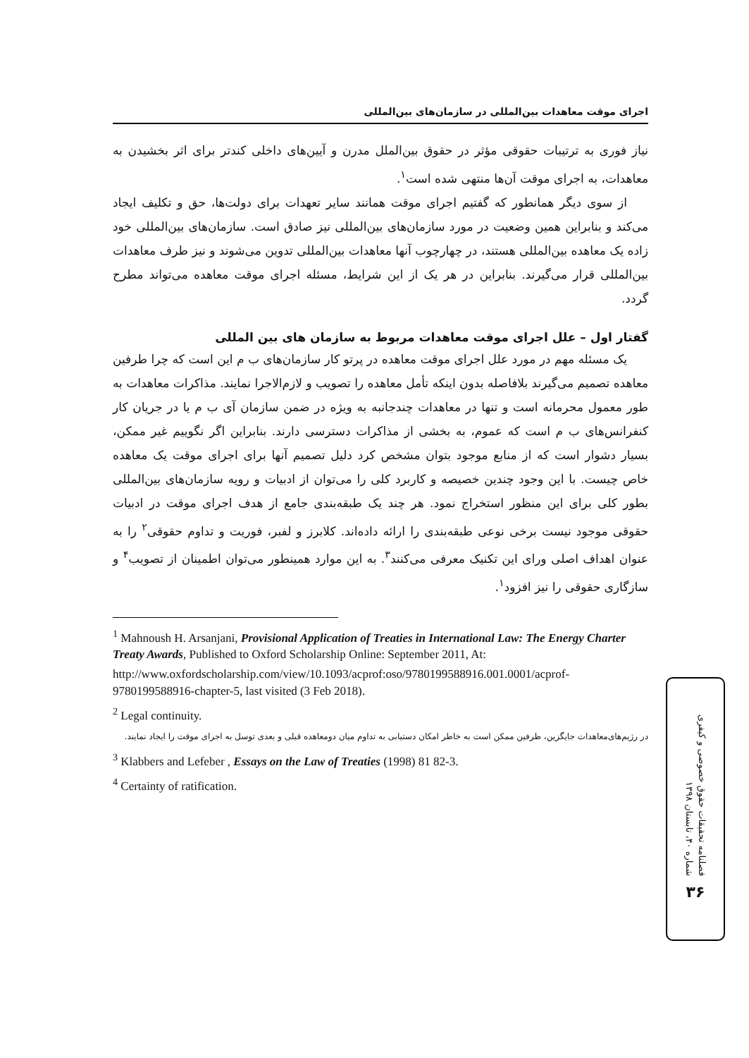اجرای موقت معاهدات بین‌المللی در سازمان‌های بین‌المللی
نیاز فوری به ترتیبات حقوقی مؤثر در حقوق بین‌الملل مدرن و آیین‌های داخلی کندتر برای اثر بخشیدن به معاهدات، به اجرای موقت آن‌ها منتهی شده است<sup>۱</sup>.
از سوی دیگر همانطور که گفتیم اجرای موقت همانند سایر تعهدات برای دولت‌ها، حق و تکلیف ایجاد می‌کند و بنابراین همین وضعیت در مورد سازمان‌های بین‌المللی نیز صادق است. سازمان‌های بین‌المللی خود زاده یک معاهده بین‌المللی هستند، در چهارچوب آنها معاهدات بین‌المللی تدوین می‌شوند و نیز طرف معاهدات بین‌المللی قرار می‌گیرند. بنابراین در هر یک از این شرایط، مسئله اجرای موقت معاهده می‌تواند مطرح گردد.
گفتار اول – علل اجرای موقت معاهدات مربوط به سازمان های بین المللی
یک مسئله مهم در مورد علل اجرای موقت معاهده در پرتو کار سازمان‌های ب م این است که چرا طرفین معاهده تصمیم می‌گیرند بلافاصله بدون اینکه تأمل معاهده را تصویب و لازم‌الاجرا نمایند. مذاکرات معاهدات به طور معمول محرمانه است و تنها در معاهدات چندجانبه به ویژه در ضمن سازمان آی ب م یا در جریان کار کنفرانس‌های ب م است که عموم، به بخشی از مذاکرات دسترسی دارند. بنابراین اگر نگوییم غیر ممکن، بسیار دشوار است که از منابع موجود بتوان مشخص کرد دلیل تصمیم آنها برای اجرای موقت یک معاهده خاص چیست. با این وجود چندین خصیصه و کاربرد کلی را می‌توان از ادبیات و رویه سازمان‌های بین‌المللی بطور کلی برای این منظور استخراج نمود. هر چند یک طبقه‌بندی جامع از هدف اجرای موقت در ادبیات حقوقی موجود نیست برخی نوعی طبقه‌بندی را ارائه داده‌اند. کلابرز و لفبر، فوریت و تداوم حقوقی<sup>۲</sup> را به عنوان اهداف اصلی ورای این تکنیک معرفی می‌کنند<sup>۳</sup>. به این موارد همینطور می‌توان اطمینان از تصویب<sup>۴</sup> و سازگاری حقوقی را نیز افزود<sup>۱</sup>.
<sup>1</sup> Mahnoush H. Arsanjani, Provisional Application of Treaties in International Law: The Energy Charter Treaty Awards, Published to Oxford Scholarship Online: September 2011, At:
http://www.oxfordscholarship.com/view/10.1093/acprof:oso/9780199588916.001.0001/acprof-9780199588916-chapter-5, last visited (3 Feb 2018).
<sup>2</sup> Legal continuity.
در رژیم‌های‌معاهدات جایگزین، طرفین ممکن است به خاطر امکان دستیابی به تداوم میان دومعاهده قبلی و بعدی توسل به اجرای موقت را ایجاد نمایند.
<sup>3</sup> Klabbers and Lefeber , Essays on the Law of Treaties (1998) 81 82-3.
<sup>4</sup> Certainty of ratification.
فصلنامه تحقیقات حقوق خصوصی و کیفری
شماره ۴۰، تابستان ۱۳۹۸
۳۶